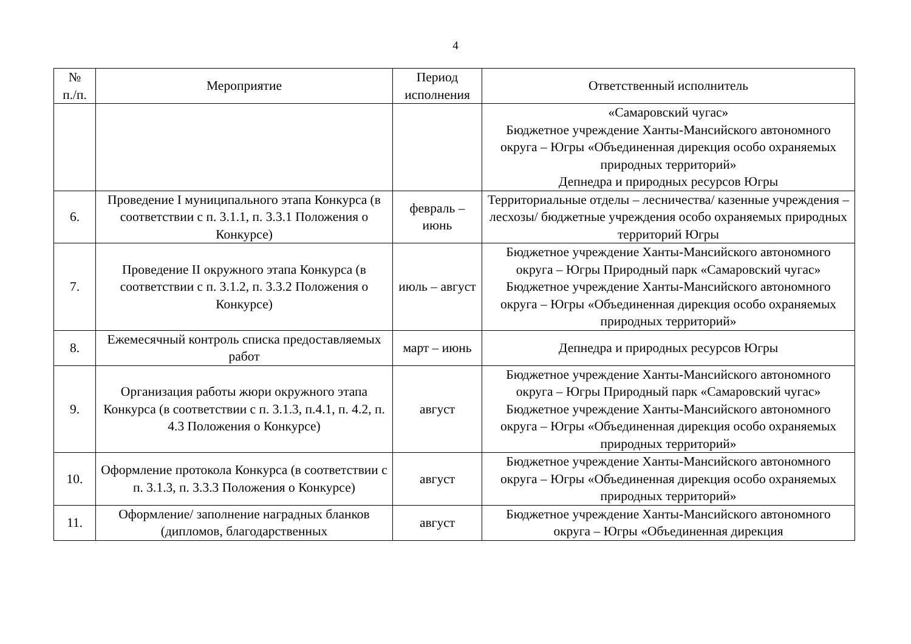4
| № п./п. | Мероприятие | Период исполнения | Ответственный исполнитель |
| --- | --- | --- | --- |
| | | | «Самаровский чугас» Бюджетное учреждение Ханты-Мансийского автономного округа – Югры «Объединенная дирекция особо охраняемых природных территорий» Депнедра и природных ресурсов Югры |
| 6. | Проведение I муниципального этапа Конкурса (в соответствии с п. 3.1.1, п. 3.3.1 Положения о Конкурсе) | февраль – июнь | Территориальные отделы – лесничества/ казенные учреждения – лесхозы/ бюджетные учреждения особо охраняемых природных территорий Югры |
| 7. | Проведение II окружного этапа Конкурса (в соответствии с п. 3.1.2, п. 3.3.2 Положения о Конкурсе) | июль – август | Бюджетное учреждение Ханты-Мансийского автономного округа – Югры Природный парк «Самаровский чугас» Бюджетное учреждение Ханты-Мансийского автономного округа – Югры «Объединенная дирекция особо охраняемых природных территорий» |
| 8. | Ежемесячный контроль списка предоставляемых работ | март – июнь | Депнедра и природных ресурсов Югры |
| 9. | Организация работы жюри окружного этапа Конкурса (в соответствии с п. 3.1.3, п.4.1, п. 4.2, п. 4.3 Положения о Конкурсе) | август | Бюджетное учреждение Ханты-Мансийского автономного округа – Югры Природный парк «Самаровский чугас» Бюджетное учреждение Ханты-Мансийского автономного округа – Югры «Объединенная дирекция особо охраняемых природных территорий» |
| 10. | Оформление протокола Конкурса (в соответствии с п. 3.1.3, п. 3.3.3 Положения о Конкурсе) | август | Бюджетное учреждение Ханты-Мансийского автономного округа – Югры «Объединенная дирекция особо охраняемых природных территорий» |
| 11. | Оформление/ заполнение наградных бланков (дипломов, благодарственных | август | Бюджетное учреждение Ханты-Мансийского автономного округа – Югры «Объединенная дирекция |